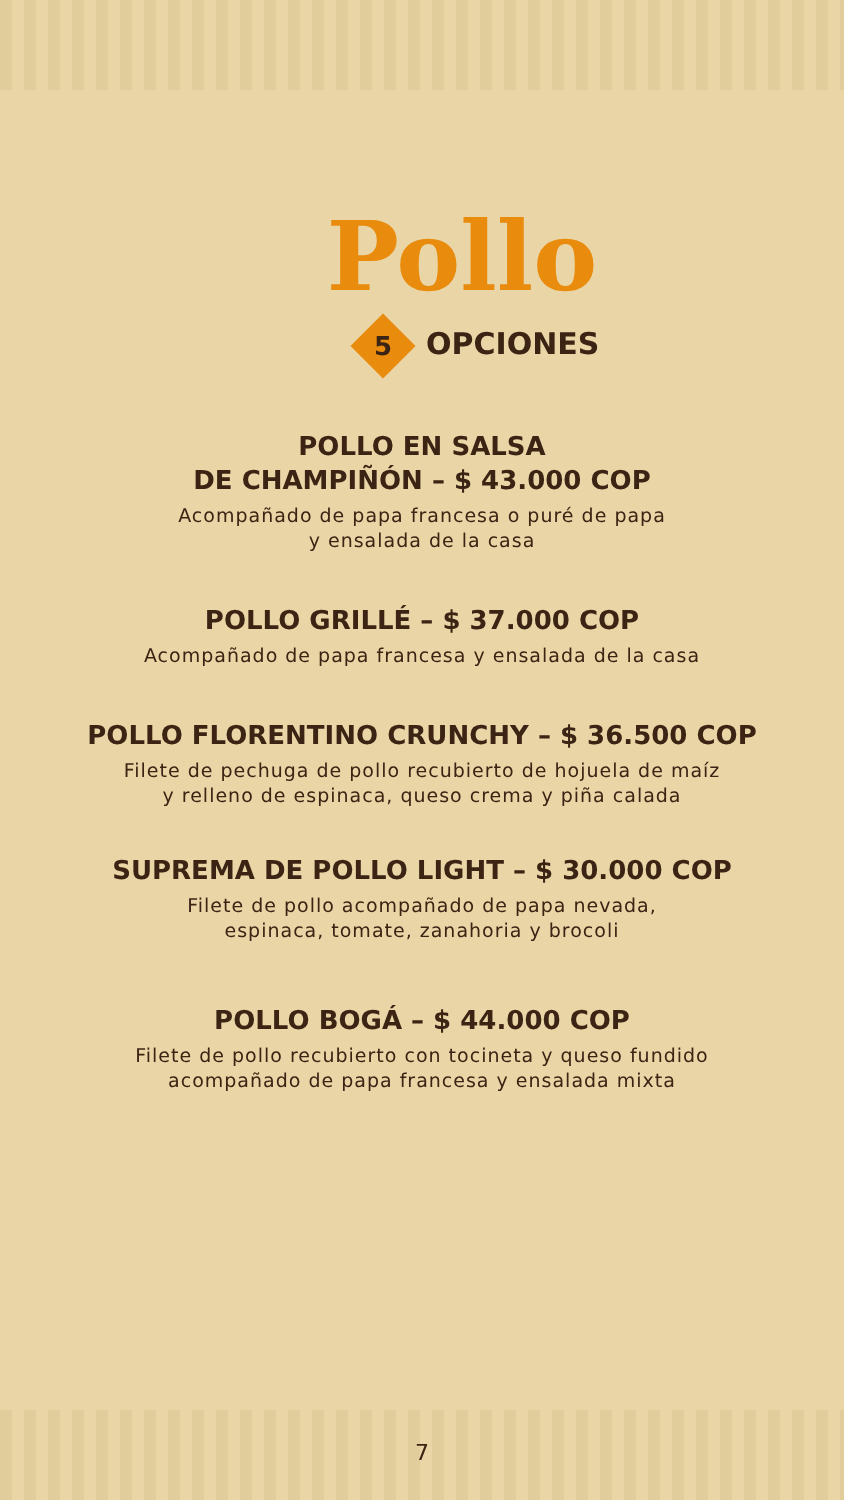Pollo
5 OPCIONES
POLLO EN SALSA
DE CHAMPIÑÓN – $ 43.000 COP
Acompañado de papa francesa o puré de papa
y ensalada de la casa
POLLO GRILLÉ – $ 37.000 COP
Acompañado de papa francesa y ensalada de la casa
POLLO FLORENTINO CRUNCHY – $ 36.500 COP
Filete de pechuga de pollo recubierto de hojuela de maíz
y relleno de espinaca, queso crema y piña calada
SUPREMA DE POLLO LIGHT – $ 30.000 COP
Filete de pollo acompañado de papa nevada,
espinaca, tomate, zanahoria y brocoli
POLLO BOGÁ – $ 44.000 COP
Filete de pollo recubierto con tocineta y queso fundido
acompañado de papa francesa y ensalada mixta
7